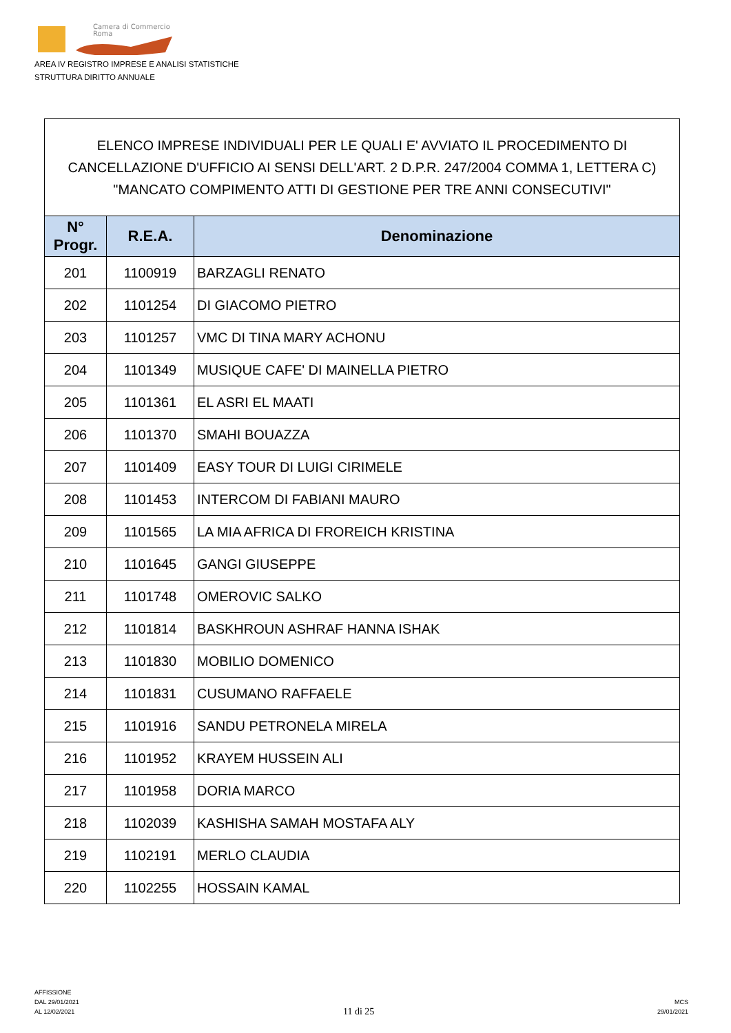Camera di Commercio
Roma
AREA IV REGISTRO IMPRESE E ANALISI STATISTICHE
STRUTTURA DIRITTO ANNUALE
ELENCO IMPRESE INDIVIDUALI PER LE QUALI E' AVVIATO IL PROCEDIMENTO DI CANCELLAZIONE D'UFFICIO AI SENSI DELL'ART. 2 D.P.R. 247/2004 COMMA 1, LETTERA C) "MANCATO COMPIMENTO ATTI DI GESTIONE PER TRE ANNI CONSECUTIVI"
| N° Progr. | R.E.A. | Denominazione |
| --- | --- | --- |
| 201 | 1100919 | BARZAGLI RENATO |
| 202 | 1101254 | DI GIACOMO PIETRO |
| 203 | 1101257 | VMC DI TINA MARY ACHONU |
| 204 | 1101349 | MUSIQUE CAFE' DI MAINELLA PIETRO |
| 205 | 1101361 | EL ASRI EL MAATI |
| 206 | 1101370 | SMAHI BOUAZZA |
| 207 | 1101409 | EASY TOUR DI LUIGI CIRIMELE |
| 208 | 1101453 | INTERCOM DI FABIANI MAURO |
| 209 | 1101565 | LA MIA AFRICA DI FROREICH KRISTINA |
| 210 | 1101645 | GANGI GIUSEPPE |
| 211 | 1101748 | OMEROVIC SALKO |
| 212 | 1101814 | BASKHROUN ASHRAF HANNA ISHAK |
| 213 | 1101830 | MOBILIO DOMENICO |
| 214 | 1101831 | CUSUMANO RAFFAELE |
| 215 | 1101916 | SANDU PETRONELA MIRELA |
| 216 | 1101952 | KRAYEM HUSSEIN ALI |
| 217 | 1101958 | DORIA MARCO |
| 218 | 1102039 | KASHISHA SAMAH MOSTAFA ALY |
| 219 | 1102191 | MERLO CLAUDIA |
| 220 | 1102255 | HOSSAIN KAMAL |
AFFISSIONE
DAL 29/01/2021
AL 12/02/2021
11 di 25
MCS
29/01/2021